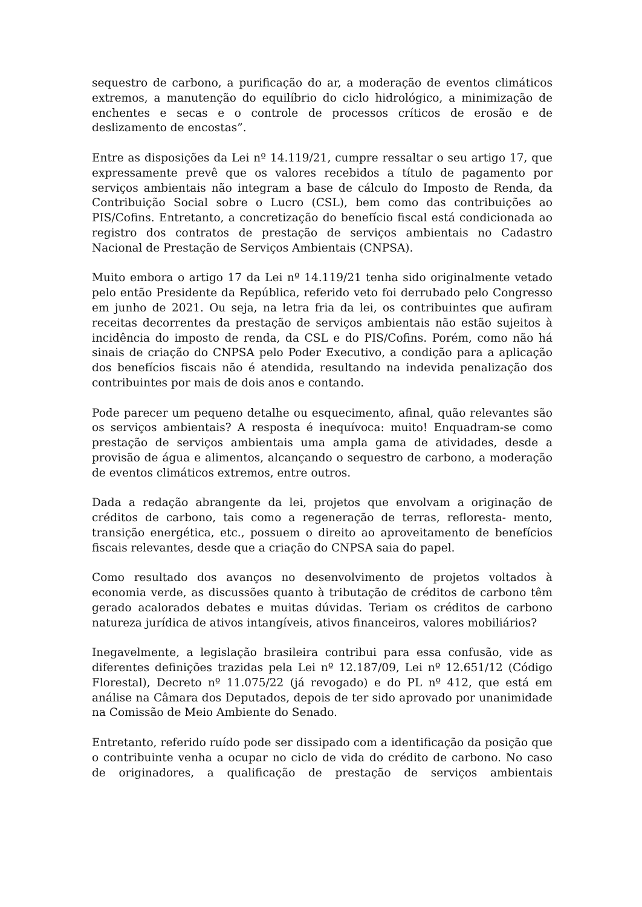sequestro de carbono, a purificação do ar, a moderação de eventos climáticos extremos, a manutenção do equilíbrio do ciclo hidrológico, a minimização de enchentes e secas e o controle de processos críticos de erosão e de deslizamento de encostas”.
Entre as disposições da Lei nº 14.119/21, cumpre ressaltar o seu artigo 17, que expressamente prevê que os valores recebidos a título de pagamento por serviços ambientais não integram a base de cálculo do Imposto de Renda, da Contribuição Social sobre o Lucro (CSL), bem como das contribuições ao PIS/Cofins. Entretanto, a concretização do benefício fiscal está condicionada ao registro dos contratos de prestação de serviços ambientais no Cadastro Nacional de Prestação de Serviços Ambientais (CNPSA).
Muito embora o artigo 17 da Lei nº 14.119/21 tenha sido originalmente vetado pelo então Presidente da República, referido veto foi derrubado pelo Congresso em junho de 2021. Ou seja, na letra fria da lei, os contribuintes que aufiram receitas decorrentes da prestação de serviços ambientais não estão sujeitos à incidência do imposto de renda, da CSL e do PIS/Cofins. Porém, como não há sinais de criação do CNPSA pelo Poder Executivo, a condição para a aplicação dos benefícios fiscais não é atendida, resultando na indevida penalização dos contribuintes por mais de dois anos e contando.
Pode parecer um pequeno detalhe ou esquecimento, afinal, quão relevantes são os serviços ambientais? A resposta é inequívoca: muito! Enquadram-se como prestação de serviços ambientais uma ampla gama de atividades, desde a provisão de água e alimentos, alcançando o sequestro de carbono, a moderação de eventos climáticos extremos, entre outros.
Dada a redação abrangente da lei, projetos que envolvam a originação de créditos de carbono, tais como a regeneração de terras, refloresta- mento, transição energética, etc., possuem o direito ao aproveitamento de benefícios fiscais relevantes, desde que a criação do CNPSA saia do papel.
Como resultado dos avanços no desenvolvimento de projetos voltados à economia verde, as discussões quanto à tributação de créditos de carbono têm gerado acalorados debates e muitas dúvidas. Teriam os créditos de carbono natureza jurídica de ativos intangíveis, ativos financeiros, valores mobiliários?
Inegavelmente, a legislação brasileira contribui para essa confusão, vide as diferentes definições trazidas pela Lei nº 12.187/09, Lei nº 12.651/12 (Código Florestal), Decreto nº 11.075/22 (já revogado) e do PL nº 412, que está em análise na Câmara dos Deputados, depois de ter sido aprovado por unanimidade na Comissão de Meio Ambiente do Senado.
Entretanto, referido ruído pode ser dissipado com a identificação da posição que o contribuinte venha a ocupar no ciclo de vida do crédito de carbono. No caso de originadores, a qualificação de prestação de serviços ambientais